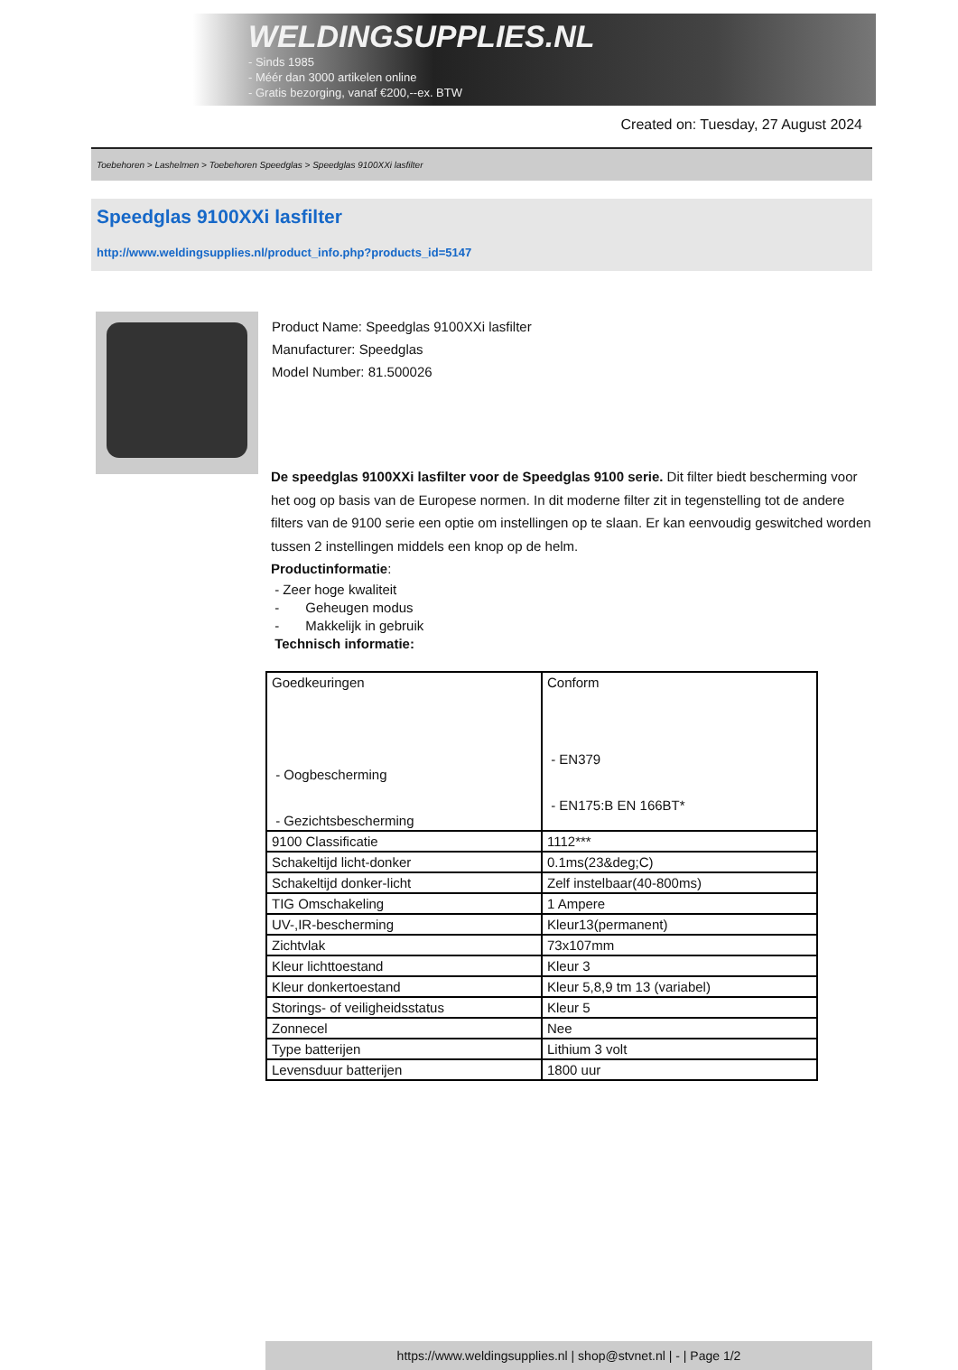WELDINGSUPPLIES.NL
- Sinds 1985
- Méér dan 3000 artikelen online
- Gratis bezorging, vanaf €200,--ex. BTW
Created on: Tuesday, 27 August 2024
Toebehoren > Lashelmen > Toebehoren Speedglas > Speedglas 9100XXi lasfilter
Speedglas 9100XXi lasfilter
http://www.weldingsupplies.nl/product_info.php?products_id=5147
Product Name: Speedglas 9100XXi lasfilter
Manufacturer: Speedglas
Model Number: 81.500026
De speedglas 9100XXi lasfilter voor de Speedglas 9100 serie. Dit filter biedt bescherming voor het oog op basis van de Europese normen. In dit moderne filter zit in tegenstelling tot de andere filters van de 9100 serie een optie om instellingen op te slaan. Er kan eenvoudig geswitched worden tussen 2 instellingen middels een knop op de helm.
Productinformatie:
- Zeer hoge kwaliteit
- Geheugen modus
- Makkelijk in gebruik
Technisch informatie:
| Goedkeuringen - Oogbescherming - Gezichtsbescherming | Conform - EN379 - EN175:B EN 166BT* |
| 9100 Classificatie | 1112*** |
| Schakeltijd licht-donker | 0.1ms(23&deg;C) |
| Schakeltijd donker-licht | Zelf instelbaar(40-800ms) |
| TIG Omschakeling | 1 Ampere |
| UV-,IR-bescherming | Kleur13(permanent) |
| Zichtvlak | 73x107mm |
| Kleur lichttoestand | Kleur 3 |
| Kleur donkertoestand | Kleur 5,8,9 tm 13 (variabel) |
| Storings- of veiligheidsstatus | Kleur 5 |
| Zonnecel | Nee |
| Type batterijen | Lithium 3 volt |
| Levensduur batterijen | 1800 uur |
https://www.weldingsupplies.nl | shop@stvnet.nl | - | Page 1/2